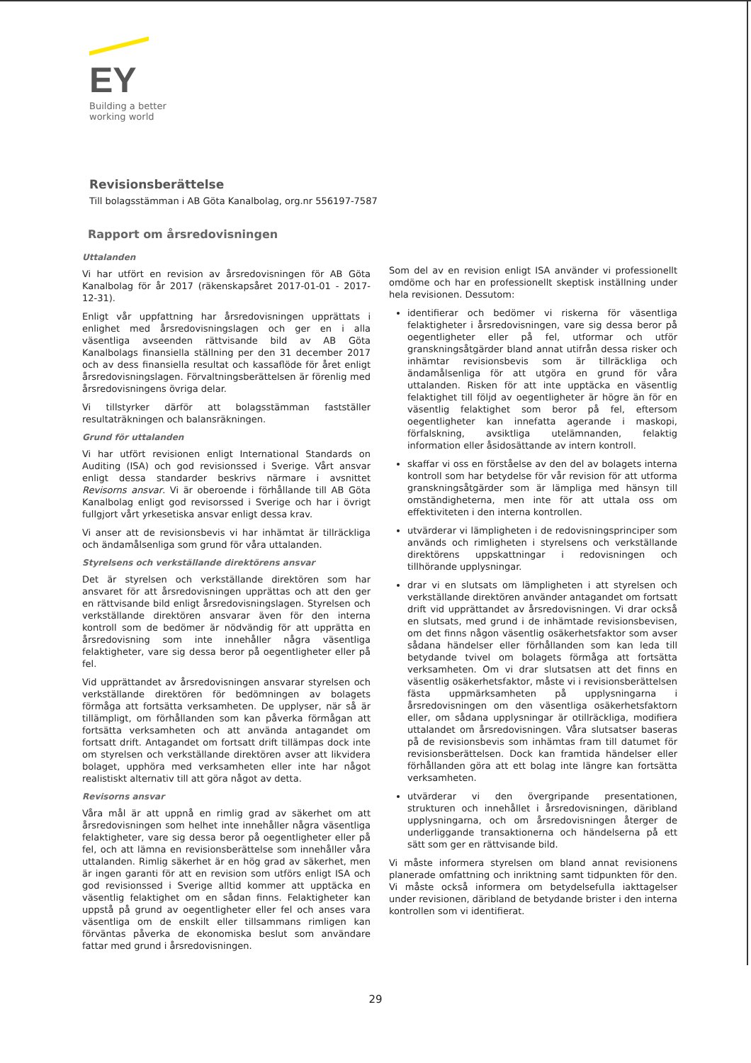EY
Building a better
working world
Revisionsberättelse
Till bolagsstämman i AB Göta Kanalbolag, org.nr 556197-7587
Rapport om årsredovisningen
Uttalanden
Vi har utfört en revision av årsredovisningen för AB Göta Kanalbolag för år 2017 (räkenskapsåret 2017-01-01 - 2017-12-31).
Enligt vår uppfattning har årsredovisningen upprättats i enlighet med årsredovisningslagen och ger en i alla väsentliga avseenden rättvisande bild av AB Göta Kanalbolags finansiella ställning per den 31 december 2017 och av dess finansiella resultat och kassaflöde för året enligt årsredovisningslagen. Förvaltningsberättelsen är förenlig med årsredovisningens övriga delar.
Vi tillstyrker därför att bolagsstämman fastställer resultaträkningen och balansräkningen.
Grund för uttalanden
Vi har utfört revisionen enligt International Standards on Auditing (ISA) och god revisionssed i Sverige. Vårt ansvar enligt dessa standarder beskrivs närmare i avsnittet Revisorns ansvar. Vi är oberoende i förhållande till AB Göta Kanalbolag enligt god revisorssed i Sverige och har i övrigt fullgjort vårt yrkesetiska ansvar enligt dessa krav.
Vi anser att de revisionsbevis vi har inhämtat är tillräckliga och ändamålsenliga som grund för våra uttalanden.
Styrelsens och verkställande direktörens ansvar
Det är styrelsen och verkställande direktören som har ansvaret för att årsredovisningen upprättas och att den ger en rättvisande bild enligt årsredovisningslagen. Styrelsen och verkställande direktören ansvarar även för den interna kontroll som de bedömer är nödvändig för att upprätta en årsredovisning som inte innehåller några väsentliga felaktigheter, vare sig dessa beror på oegentligheter eller på fel.
Vid upprättandet av årsredovisningen ansvarar styrelsen och verkställande direktören för bedömningen av bolagets förmåga att fortsätta verksamheten. De upplyser, när så är tillämpligt, om förhållanden som kan påverka förmågan att fortsätta verksamheten och att använda antagandet om fortsatt drift. Antagandet om fortsatt drift tillämpas dock inte om styrelsen och verkställande direktören avser att likvidera bolaget, upphöra med verksamheten eller inte har något realistiskt alternativ till att göra något av detta.
Revisorns ansvar
Våra mål är att uppnå en rimlig grad av säkerhet om att årsredovisningen som helhet inte innehåller några väsentliga felaktigheter, vare sig dessa beror på oegentligheter eller på fel, och att lämna en revisionsberättelse som innehåller våra uttalanden. Rimlig säkerhet är en hög grad av säkerhet, men är ingen garanti för att en revision som utförs enligt ISA och god revisionssed i Sverige alltid kommer att upptäcka en väsentlig felaktighet om en sådan finns. Felaktigheter kan uppstå på grund av oegentligheter eller fel och anses vara väsentliga om de enskilt eller tillsammans rimligen kan förväntas påverka de ekonomiska beslut som användare fattar med grund i årsredovisningen.
Som del av en revision enligt ISA använder vi professionellt omdöme och har en professionellt skeptisk inställning under hela revisionen. Dessutom:
identifierar och bedömer vi riskerna för väsentliga felaktigheter i årsredovisningen, vare sig dessa beror på oegentligheter eller på fel, utformar och utför granskningsåtgärder bland annat utifrån dessa risker och inhämtar revisionsbevis som är tillräckliga och ändamålsenliga för att utgöra en grund för våra uttalanden. Risken för att inte upptäcka en väsentlig felaktighet till följd av oegentligheter är högre än för en väsentlig felaktighet som beror på fel, eftersom oegentligheter kan innefatta agerande i maskopi, förfalskning, avsiktliga utelämnanden, felaktig information eller åsidosättande av intern kontroll.
skaffar vi oss en förståelse av den del av bolagets interna kontroll som har betydelse för vår revision för att utforma granskningsåtgärder som är lämpliga med hänsyn till omständigheterna, men inte för att uttala oss om effektiviteten i den interna kontrollen.
utvärderar vi lämpligheten i de redovisningsprinciper som används och rimligheten i styrelsens och verkställande direktörens uppskattningar i redovisningen och tillhörande upplysningar.
drar vi en slutsats om lämpligheten i att styrelsen och verkställande direktören använder antagandet om fortsatt drift vid upprättandet av årsredovisningen. Vi drar också en slutsats, med grund i de inhämtade revisionsbevisen, om det finns någon väsentlig osäkerhetsfaktor som avser sådana händelser eller förhållanden som kan leda till betydande tvivel om bolagets förmåga att fortsätta verksamheten. Om vi drar slutsatsen att det finns en väsentlig osäkerhetsfaktor, måste vi i revisionsberättelsen fästa uppmärksamheten på upplysningarna i årsredovisningen om den väsentliga osäkerhetsfaktorn eller, om sådana upplysningar är otillräckliga, modifiera uttalandet om årsredovisningen. Våra slutsatser baseras på de revisionsbevis som inhämtas fram till datumet för revisionsberättelsen. Dock kan framtida händelser eller förhållanden göra att ett bolag inte längre kan fortsätta verksamheten.
utvärderar vi den övergripande presentationen, strukturen och innehållet i årsredovisningen, däribland upplysningarna, och om årsredovisningen återger de underliggande transaktionerna och händelserna på ett sätt som ger en rättvisande bild.
Vi måste informera styrelsen om bland annat revisionens planerade omfattning och inriktning samt tidpunkten för den. Vi måste också informera om betydelsefulla iakttagelser under revisionen, däribland de betydande brister i den interna kontrollen som vi identifierat.
29